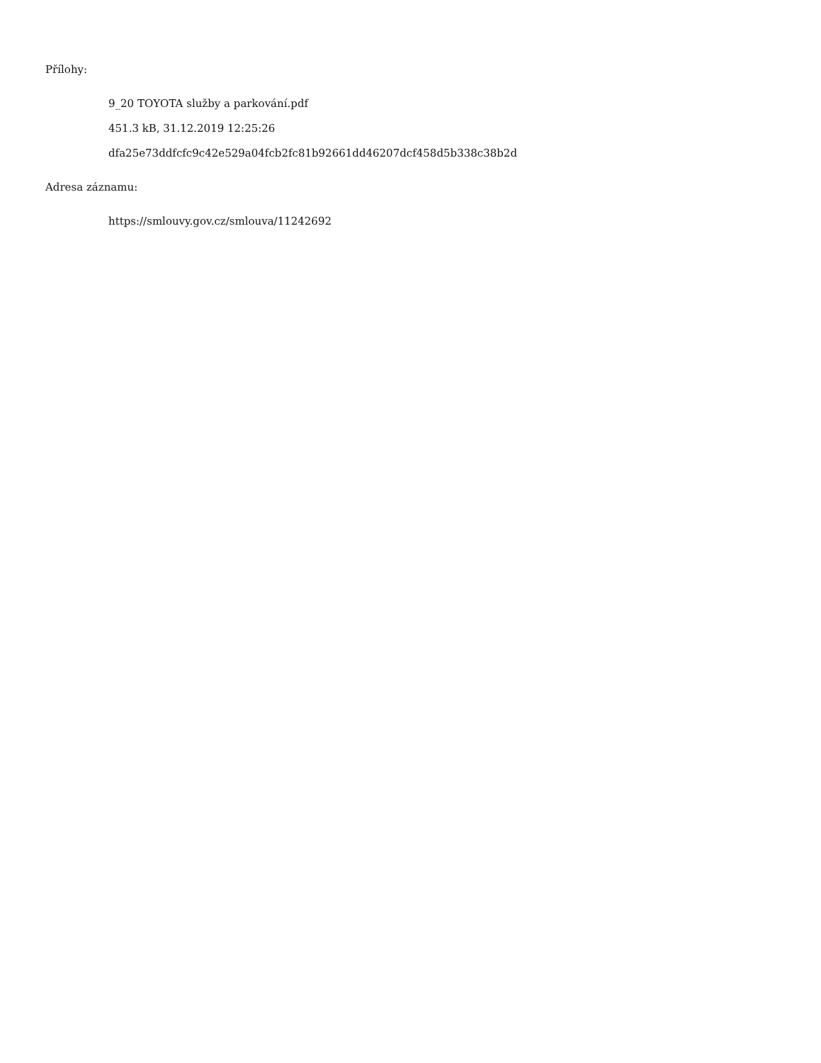Přílohy:
9_20 TOYOTA služby a parkování.pdf
451.3 kB, 31.12.2019 12:25:26
dfa25e73ddfcfc9c42e529a04fcb2fc81b92661dd46207dcf458d5b338c38b2d
Adresa záznamu:
https://smlouvy.gov.cz/smlouva/11242692